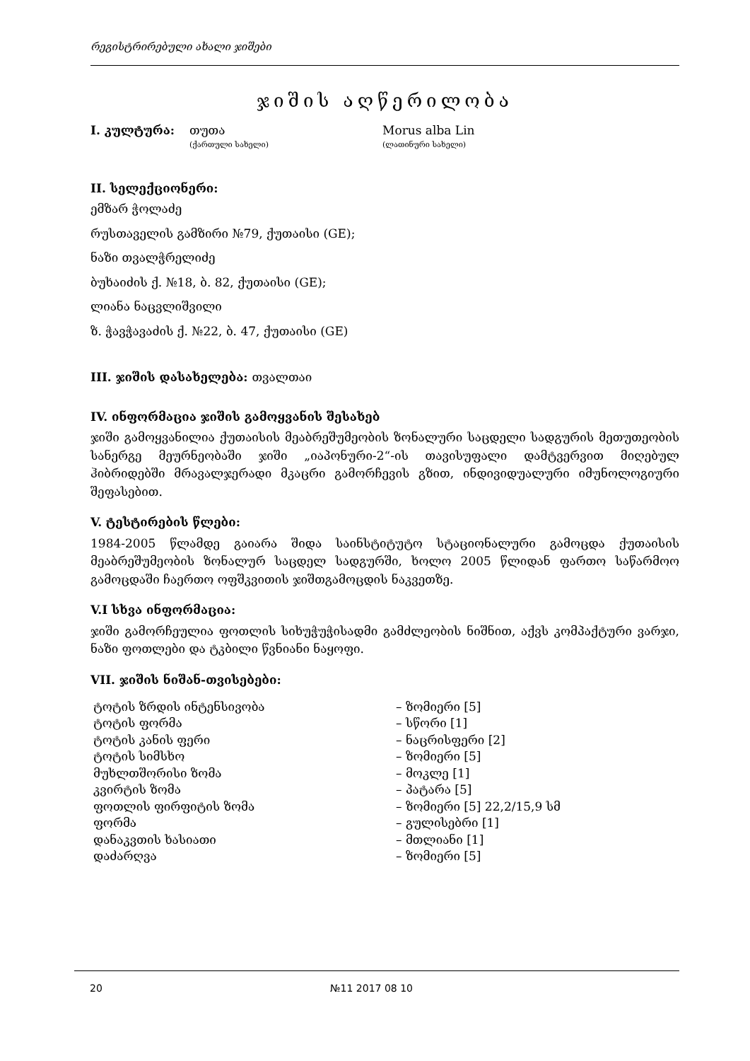რეგისტრირებული ახალი ჯიშები
ჯიშის აღწერილობა
I. კულტურა: თუთა Morus alba Lin
(ქართული სახელი) (ლათინური სახელი)
II. სელექციონერი:
ემზარ ჭოლაძე
რუსთაველის გამზირი №79, ქუთაისი (GE);
ნაზი თვალჭრელიძე
ბუხაიძის ქ. №18, ბ. 82, ქუთაისი (GE);
ლიანა ნაცვლიშვილი
ზ. ჭავჭავაძის ქ. №22, ბ. 47, ქუთაისი (GE)
III. ჯიშის დასახელება: თვალთაი
IV. ინფორმაცია ჯიშის გამოყვანის შესახებ
ჯიში გამოყვანილია ქუთაისის მეაბრეშუმეობის ზონალური საცდელი სადგურის მეთუთეობის სანერგე მეურნეობაში ჯიში „იაპონური-2“-ის თავისუფალი დამტვერვით მიღებულ ჰიბრიდებში მრავალჯერადი მკაცრი გამორჩევის გზით, ინდივიდუალური იმუნოლოგიური შეფასებით.
V. ტესტირების წლები:
1984-2005 წლამდე გაიარა შიდა საინსტიტუტო სტაციონალური გამოცდა ქუთაისის მეაბრეშუმეობის ზონალურ საცდელ სადგურში, ხოლო 2005 წლიდან ფართო საწარმოო გამოცდაში ჩაერთო ოფშკვითის ჯიშთგამოცდის ნაკვეთზე.
V.I სხვა ინფორმაცია:
ჯიში გამორჩეულია ფოთლის სიხუჭუჭისადმი გამძლეობის ნიშნით, აქვს კომპაქტური ვარჯი, ნაზი ფოთლები და ტკბილი წვნიანი ნაყოფი.
VII. ჯიშის ნიშან-თვისებები:
| ტოტის ზრდის ინტენსივობა | – ზომიერი [5] |
| ტოტის ფორმა | – სწორი [1] |
| ტოტის კანის ფერი | – ნაცრისფერი [2] |
| ტოტის სიმსხო | – ზომიერი [5] |
| მუხლთშორისი ზომა | – მოკლე [1] |
| კვირტის ზომა | – პატარა [5] |
| ფოთლის ფირფიტის ზომა | – ზომიერი [5] 22,2/15,9 სმ |
| ფორმა | – გულისებრი [1] |
| დანაკვთის ხასიათი | – მთლიანი [1] |
| დაძარღვა | – ზომიერი [5] |
20 №11 2017 08 10